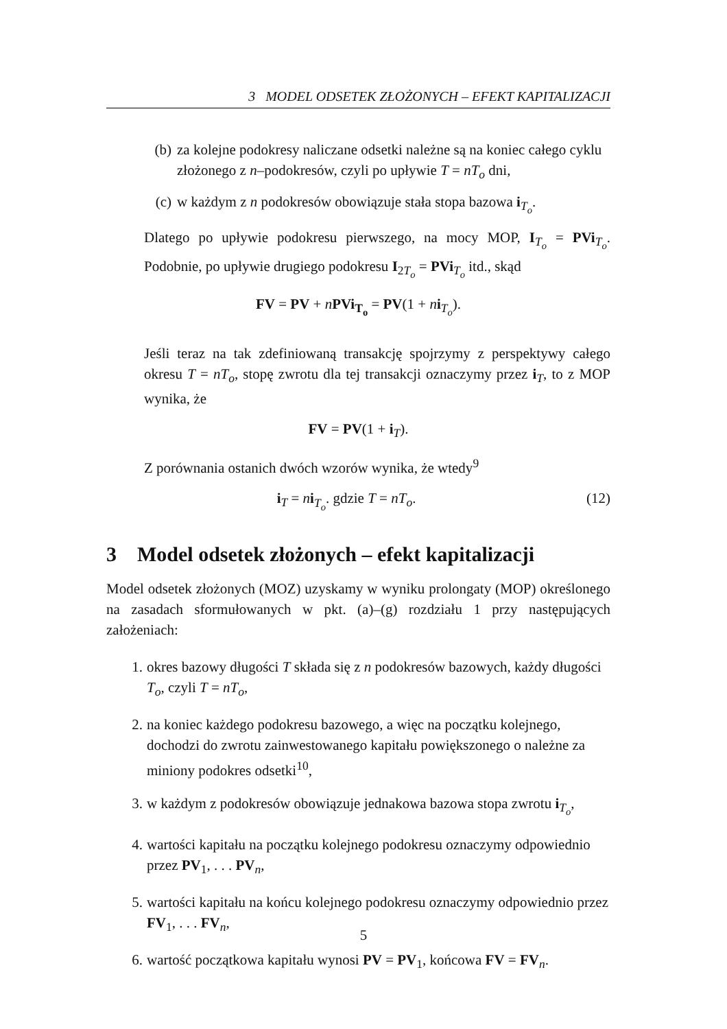3 MODEL ODSETEK ZŁOŻONYCH – EFEKT KAPITALIZACJI
(b) za kolejne podokresy naliczane odsetki należne są na koniec całego cyklu złożonego z n–podokresów, czyli po upływie T = nT<sub>o</sub> dni,
(c) w każdym z n podokresów obowiązuje stała stopa bazowa i<sub>T<sub>o</sub></sub>.
Dlatego po upływie podokresu pierwszego, na mocy MOP, I<sub>T<sub>o</sub></sub> = PVi<sub>T<sub>o</sub></sub>. Podobnie, po upływie drugiego podokresu I<sub>2T<sub>o</sub></sub> = PVi<sub>T<sub>o</sub></sub> itd., skąd
FV = PV + nPVi<sub>T<sub>o</sub></sub> = PV(1 + ni<sub>T<sub>o</sub></sub>).
Jeśli teraz na tak zdefiniowaną transakcję spojrzymy z perspektywy całego okresu T = nT<sub>o</sub>, stopę zwrotu dla tej transakcji oznaczymy przez i<sub>T</sub>, to z MOP wynika, że
FV = PV(1 + i<sub>T</sub>).
Z porównania ostanich dwóch wzorów wynika, że wtedy<sup>9</sup>
i<sub>T</sub> = ni<sub>T<sub>o</sub></sub>. gdzie T = nT<sub>o</sub>. (12)
3 Model odsetek złożonych – efekt kapitalizacji
Model odsetek złożonych (MOZ) uzyskamy w wyniku prolongaty (MOP) określonego na zasadach sformułowanych w pkt. (a)–(g) rozdziału 1 przy następujących założeniach:
1. okres bazowy długości T składa się z n podokresów bazowych, każdy długości T<sub>o</sub>, czyli T = nT<sub>o</sub>,
2. na koniec każdego podokresu bazowego, a więc na początku kolejnego, dochodzi do zwrotu zainwestowanego kapitału powiększonego o należne za miniony podokres odsetki<sup>10</sup>,
3. w każdym z podokresów obowiązuje jednakowa bazowa stopa zwrotu i<sub>T<sub>o</sub></sub>,
4. wartości kapitału na początku kolejnego podokresu oznaczymy odpowiednio przez PV<sub>1</sub>, . . . PV<sub>n</sub>,
5. wartości kapitału na końcu kolejnego podokresu oznaczymy odpowiednio przez FV<sub>1</sub>, . . . FV<sub>n</sub>,
6. wartość początkowa kapitału wynosi PV = PV<sub>1</sub>, końcowa FV = FV<sub>n</sub>.
5